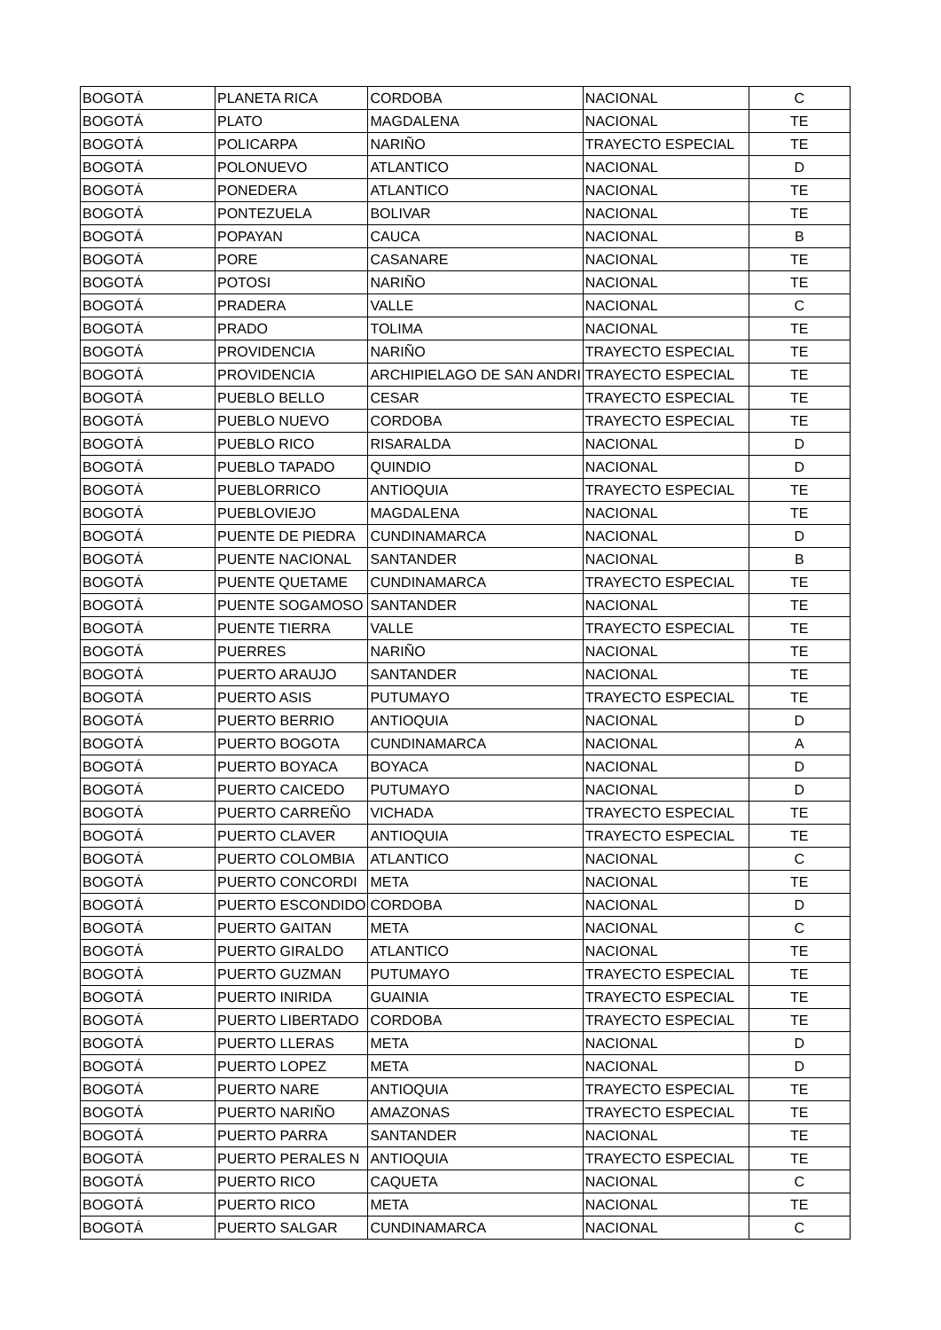| BOGOTÁ | PLANETA RICA | CORDOBA | NACIONAL | C |
| BOGOTÁ | PLATO | MAGDALENA | NACIONAL | TE |
| BOGOTÁ | POLICARPA | NARIÑO | TRAYECTO ESPECIAL | TE |
| BOGOTÁ | POLONUEVO | ATLANTICO | NACIONAL | D |
| BOGOTÁ | PONEDERA | ATLANTICO | NACIONAL | TE |
| BOGOTÁ | PONTEZUELA | BOLIVAR | NACIONAL | TE |
| BOGOTÁ | POPAYAN | CAUCA | NACIONAL | B |
| BOGOTÁ | PORE | CASANARE | NACIONAL | TE |
| BOGOTÁ | POTOSI | NARIÑO | NACIONAL | TE |
| BOGOTÁ | PRADERA | VALLE | NACIONAL | C |
| BOGOTÁ | PRADO | TOLIMA | NACIONAL | TE |
| BOGOTÁ | PROVIDENCIA | NARIÑO | TRAYECTO ESPECIAL | TE |
| BOGOTÁ | PROVIDENCIA | ARCHIPIELAGO DE SAN ANDRI | TRAYECTO ESPECIAL | TE |
| BOGOTÁ | PUEBLO BELLO | CESAR | TRAYECTO ESPECIAL | TE |
| BOGOTÁ | PUEBLO NUEVO | CORDOBA | TRAYECTO ESPECIAL | TE |
| BOGOTÁ | PUEBLO RICO | RISARALDA | NACIONAL | D |
| BOGOTÁ | PUEBLO TAPADO | QUINDIO | NACIONAL | D |
| BOGOTÁ | PUEBLORRICO | ANTIOQUIA | TRAYECTO ESPECIAL | TE |
| BOGOTÁ | PUEBLOVIEJO | MAGDALENA | NACIONAL | TE |
| BOGOTÁ | PUENTE DE PIEDRA | CUNDINAMARCA | NACIONAL | D |
| BOGOTÁ | PUENTE NACIONAL | SANTANDER | NACIONAL | B |
| BOGOTÁ | PUENTE QUETAME | CUNDINAMARCA | TRAYECTO ESPECIAL | TE |
| BOGOTÁ | PUENTE SOGAMOSO | SANTANDER | NACIONAL | TE |
| BOGOTÁ | PUENTE TIERRA | VALLE | TRAYECTO ESPECIAL | TE |
| BOGOTÁ | PUERRES | NARIÑO | NACIONAL | TE |
| BOGOTÁ | PUERTO ARAUJO | SANTANDER | NACIONAL | TE |
| BOGOTÁ | PUERTO ASIS | PUTUMAYO | TRAYECTO ESPECIAL | TE |
| BOGOTÁ | PUERTO BERRIO | ANTIOQUIA | NACIONAL | D |
| BOGOTÁ | PUERTO BOGOTA | CUNDINAMARCA | NACIONAL | A |
| BOGOTÁ | PUERTO BOYACA | BOYACA | NACIONAL | D |
| BOGOTÁ | PUERTO CAICEDO | PUTUMAYO | NACIONAL | D |
| BOGOTÁ | PUERTO CARREÑO | VICHADA | TRAYECTO ESPECIAL | TE |
| BOGOTÁ | PUERTO CLAVER | ANTIOQUIA | TRAYECTO ESPECIAL | TE |
| BOGOTÁ | PUERTO COLOMBIA | ATLANTICO | NACIONAL | C |
| BOGOTÁ | PUERTO CONCORDI | META | NACIONAL | TE |
| BOGOTÁ | PUERTO ESCONDIDO | CORDOBA | NACIONAL | D |
| BOGOTÁ | PUERTO GAITAN | META | NACIONAL | C |
| BOGOTÁ | PUERTO GIRALDO | ATLANTICO | NACIONAL | TE |
| BOGOTÁ | PUERTO GUZMAN | PUTUMAYO | TRAYECTO ESPECIAL | TE |
| BOGOTÁ | PUERTO INIRIDA | GUAINIA | TRAYECTO ESPECIAL | TE |
| BOGOTÁ | PUERTO LIBERTADO | CORDOBA | TRAYECTO ESPECIAL | TE |
| BOGOTÁ | PUERTO LLERAS | META | NACIONAL | D |
| BOGOTÁ | PUERTO LOPEZ | META | NACIONAL | D |
| BOGOTÁ | PUERTO NARE | ANTIOQUIA | TRAYECTO ESPECIAL | TE |
| BOGOTÁ | PUERTO NARIÑO | AMAZONAS | TRAYECTO ESPECIAL | TE |
| BOGOTÁ | PUERTO PARRA | SANTANDER | NACIONAL | TE |
| BOGOTÁ | PUERTO PERALES N | ANTIOQUIA | TRAYECTO ESPECIAL | TE |
| BOGOTÁ | PUERTO RICO | CAQUETA | NACIONAL | C |
| BOGOTÁ | PUERTO RICO | META | NACIONAL | TE |
| BOGOTÁ | PUERTO SALGAR | CUNDINAMARCA | NACIONAL | C |